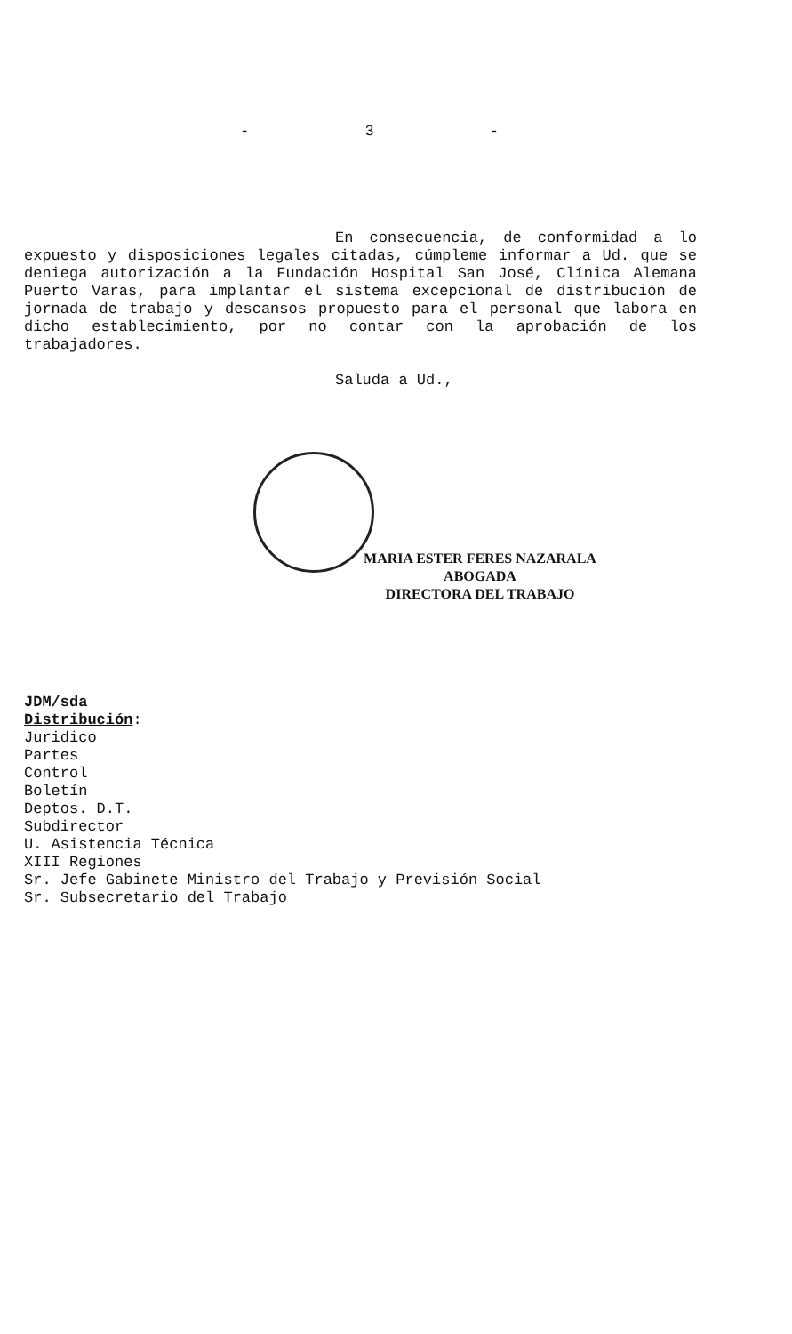- 3 -
En consecuencia, de conformidad a lo expuesto y disposiciones legales citadas, cúmpleme informar a Ud. que se deniega autorización a la Fundación Hospital San José, Clínica Alemana Puerto Varas, para implantar el sistema excepcional de distribución de jornada de trabajo y descansos propuesto para el personal que labora en dicho establecimiento, por no contar con la aprobación de los trabajadores.
Saluda a Ud.,
MARIA ESTER FERES NAZARALA
ABOGADA
DIRECTORA DEL TRABAJO
JDM/sda
Distribución:
Juridico
Partes
Control
Boletín
Deptos. D.T.
Subdirector
U. Asistencia Técnica
XIII Regiones
Sr. Jefe Gabinete Ministro del Trabajo y Previsión Social
Sr. Subsecretario del Trabajo